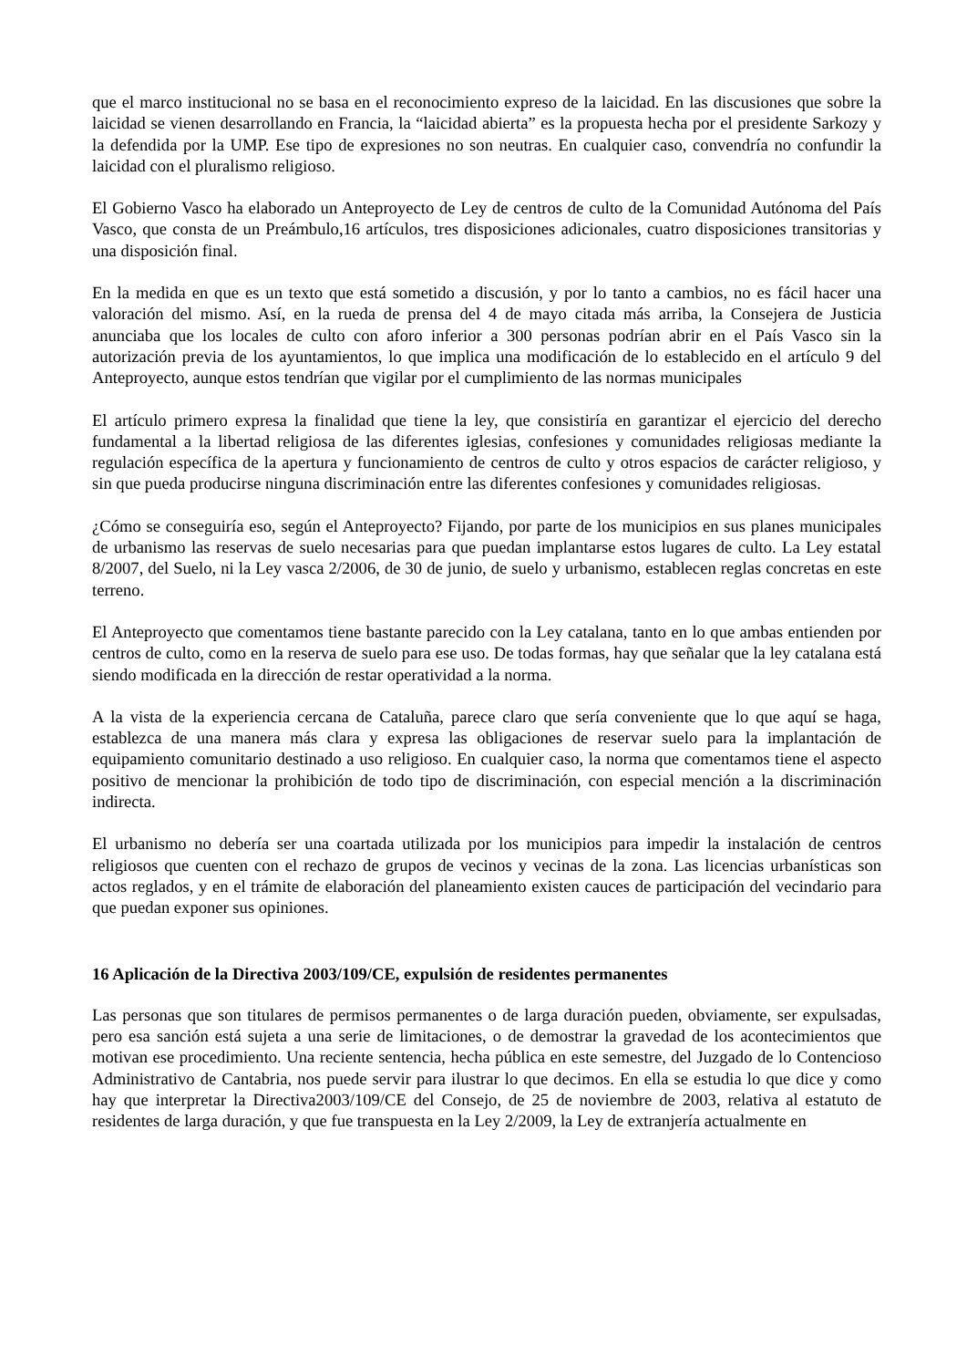que el marco institucional no se basa en el reconocimiento expreso de la laicidad. En las discusiones que sobre la laicidad se vienen desarrollando en Francia, la “laicidad abierta” es la propuesta hecha por el presidente Sarkozy y la defendida por la UMP. Ese tipo de expresiones no son neutras. En cualquier caso, convendría no confundir la laicidad con el pluralismo religioso.
El Gobierno Vasco ha elaborado un Anteproyecto de Ley de centros de culto de la Comunidad Autónoma del País Vasco, que consta de un Preámbulo,16 artículos, tres disposiciones adicionales, cuatro disposiciones transitorias y una disposición final.
En la medida en que es un texto que está sometido a discusión, y por lo tanto a cambios, no es fácil hacer una valoración del mismo. Así, en la rueda de prensa del 4 de mayo citada más arriba, la Consejera de Justicia anunciaba que los locales de culto con aforo inferior a 300 personas podrían abrir en el País Vasco sin la autorización previa de los ayuntamientos, lo que implica una modificación de lo establecido en el artículo 9 del Anteproyecto, aunque estos tendrían que vigilar por el cumplimiento de las normas municipales
El artículo primero expresa la finalidad que tiene la ley, que consistiría en garantizar el ejercicio del derecho fundamental a la libertad religiosa de las diferentes iglesias, confesiones y comunidades religiosas mediante la regulación específica de la apertura y funcionamiento de centros de culto y otros espacios de carácter religioso, y sin que pueda producirse ninguna discriminación entre las diferentes confesiones y comunidades religiosas.
¿Cómo se conseguiría eso, según el Anteproyecto? Fijando, por parte de los municipios en sus planes municipales de urbanismo las reservas de suelo necesarias para que puedan implantarse estos lugares de culto. La Ley estatal 8/2007, del Suelo, ni la Ley vasca 2/2006, de 30 de junio, de suelo y urbanismo, establecen reglas concretas en este terreno.
El Anteproyecto que comentamos tiene bastante parecido con la Ley catalana, tanto en lo que ambas entienden por centros de culto, como en la reserva de suelo para ese uso. De todas formas, hay que señalar que la ley catalana está siendo modificada en la dirección de restar operatividad a la norma.
A la vista de la experiencia cercana de Cataluña, parece claro que sería conveniente que lo que aquí se haga, establezca de una manera más clara y expresa las obligaciones de reservar suelo para la implantación de equipamiento comunitario destinado a uso religioso. En cualquier caso, la norma que comentamos tiene el aspecto positivo de mencionar la prohibición de todo tipo de discriminación, con especial mención a la discriminación indirecta.
El urbanismo no debería ser una coartada utilizada por los municipios para impedir la instalación de centros religiosos que cuenten con el rechazo de grupos de vecinos y vecinas de la zona. Las licencias urbanísticas son actos reglados, y en el trámite de elaboración del planeamiento existen cauces de participación del vecindario para que puedan exponer sus opiniones.
16 Aplicación de la Directiva 2003/109/CE, expulsión de residentes permanentes
Las personas que son titulares de permisos permanentes o de larga duración pueden, obviamente, ser expulsadas, pero esa sanción está sujeta a una serie de limitaciones, o de demostrar la gravedad de los acontecimientos que motivan ese procedimiento. Una reciente sentencia, hecha pública en este semestre, del Juzgado de lo Contencioso Administrativo de Cantabria, nos puede servir para ilustrar lo que decimos. En ella se estudia lo que dice y como hay que interpretar la Directiva2003/109/CE del Consejo, de 25 de noviembre de 2003, relativa al estatuto de residentes de larga duración, y que fue transpuesta en la Ley 2/2009, la Ley de extranjería actualmente en